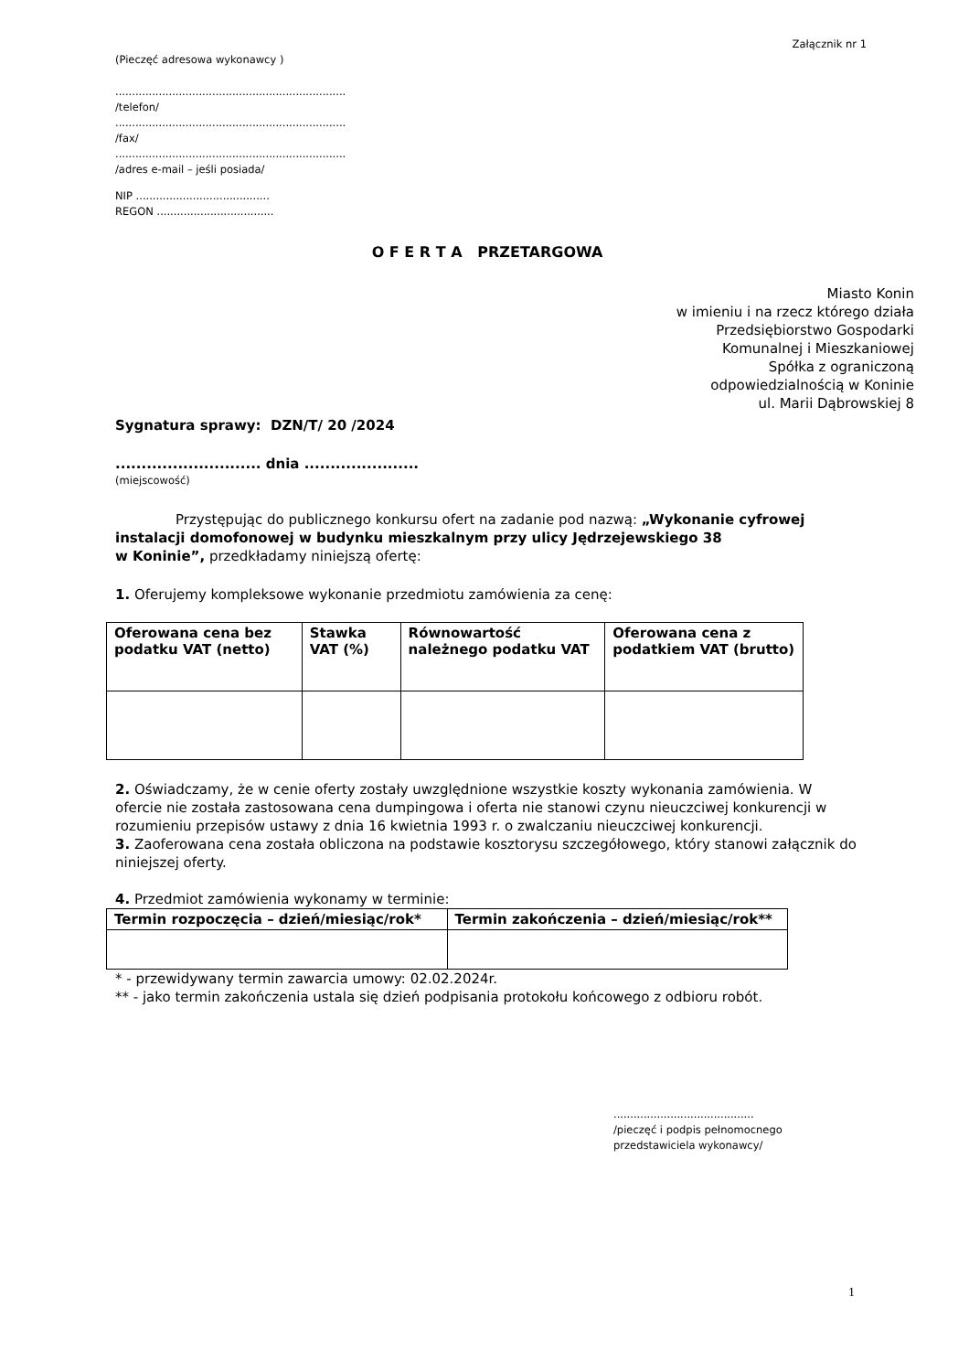Załącznik nr 1
(Pieczęć adresowa wykonawcy )
.....................................................................
/telefon/
.....................................................................
/fax/
.....................................................................
/adres e-mail – jeśli posiada/
NIP ........................................
REGON ...................................
O F E R T A PRZETARGOWA
Miasto Konin
w imieniu i na rzecz którego działa
Przedsiębiorstwo Gospodarki
Komunalnej i Mieszkaniowej
Spółka z ograniczoną
odpowiedzialnością w Koninie
ul. Marii Dąbrowskiej 8
Sygnatura sprawy: DZN/T/ 20 /2024
............................ dnia ......................
(miejscowość)
Przystępując do publicznego konkursu ofert na zadanie pod nazwą: „Wykonanie cyfrowej instalacji domofonowej w budynku mieszkalnym przy ulicy Jędrzejewskiego 38
w Koninie”, przedkładamy niniejszą ofertę:
1. Oferujemy kompleksowe wykonanie przedmiotu zamówienia za cenę:
| Oferowana cena bez podatku VAT (netto) | Stawka VAT (%) | Równowartość należnego podatku VAT | Oferowana cena z podatkiem VAT (brutto) |
| --- | --- | --- | --- |
2. Oświadczamy, że w cenie oferty zostały uwzględnione wszystkie koszty wykonania zamówienia. W ofercie nie została zastosowana cena dumpingowa i oferta nie stanowi czynu nieuczciwej konkurencji w rozumieniu przepisów ustawy z dnia 16 kwietnia 1993 r. o zwalczaniu nieuczciwej konkurencji.
3. Zaoferowana cena została obliczona na podstawie kosztorysu szczegółowego, który stanowi załącznik do niniejszej oferty.
4. Przedmiot zamówienia wykonamy w terminie:
| Termin rozpoczęcia – dzień/miesiąc/rok* | Termin zakończenia – dzień/miesiąc/rok** |
| --- | --- |
* - przewidywany termin zawarcia umowy: 02.02.2024r.
** - jako termin zakończenia ustala się dzień podpisania protokołu końcowego z odbioru robót.
..........................................
/pieczęć i podpis pełnomocnego
przedstawiciela wykonawcy/
1